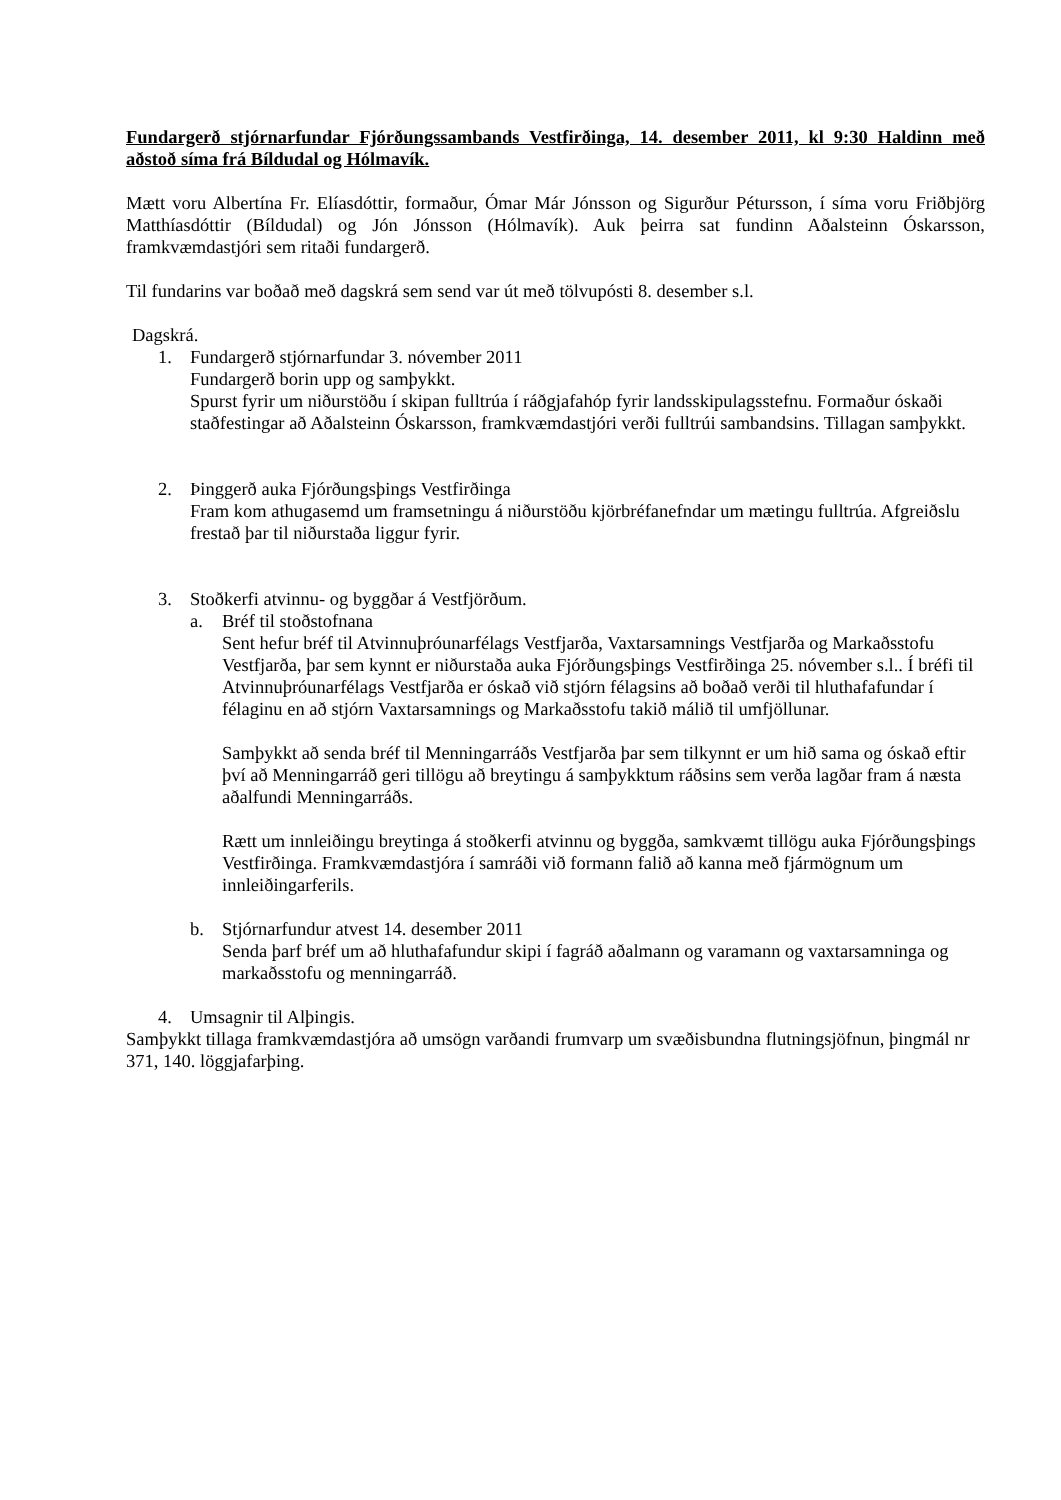Fundargerð stjórnarfundar Fjórðungssambands Vestfirðinga, 14. desember 2011, kl 9:30 Haldinn með aðstoð síma frá Bíldudal og Hólmavík.
Mætt voru Albertína Fr. Elíasdóttir, formaður, Ómar Már Jónsson og Sigurður Pétursson, í síma voru Friðbjörg Matthíasdóttir (Bíldudal) og Jón Jónsson (Hólmavík). Auk þeirra sat fundinn Aðalsteinn Óskarsson, framkvæmdastjóri sem ritaði fundargerð.
Til fundarins var boðað með dagskrá sem send var út með tölvupósti 8. desember s.l.
Dagskrá.
1. Fundargerð stjórnarfundar 3. nóvember 2011
Fundargerð borin upp og samþykkt.
Spurst fyrir um niðurstöðu í skipan fulltrúa í ráðgjafahóp fyrir landsskipulagsstefnu. Formaður óskaði staðfestingar að Aðalsteinn Óskarsson, framkvæmdastjóri verði fulltrúi sambandsins. Tillagan samþykkt.
2. Þinggerð auka Fjórðungsþings Vestfirðinga
Fram kom athugasemd um framsetningu á niðurstöðu kjörbréfanefndar um mætingu fulltrúa. Afgreiðslu frestað þar til niðurstaða liggur fyrir.
3. Stoðkerfi atvinnu- og byggðar á Vestfjörðum.
a. Bréf til stoðstofnana
Sent hefur bréf til Atvinnuþróunarfélags Vestfjarða, Vaxtarsamnings Vestfjarða og Markaðsstofu Vestfjarða, þar sem kynnt er niðurstaða auka Fjórðungsþings Vestfirðinga 25. nóvember s.l.. Í bréfi til Atvinnuþróunarfélags Vestfjarða er óskað við stjórn félagsins að boðað verði til hluthafafundar í félaginu en að stjórn Vaxtarsamnings og Markaðsstofu takið málið til umfjöllunar.
Samþykkt að senda bréf til Menningarráðs Vestfjarða þar sem tilkynnt er um hið sama og óskað eftir því að Menningarráð geri tillögu að breytingu á samþykktum ráðsins sem verða lagðar fram á næsta aðalfundi Menningarráðs.
Rætt um innleiðingu breytinga á stoðkerfi atvinnu og byggða, samkvæmt tillögu auka Fjórðungsþings Vestfirðinga. Framkvæmdastjóra í samráði við formann falið að kanna með fjármögnum um innleiðingarferils.
b. Stjórnarfundur atvest 14. desember 2011
Senda þarf bréf um að hluthafafundur skipi í fagráð aðalmann og varamann og vaxtarsamninga og markaðsstofu og menningarráð.
4. Umsagnir til Alþingis.
Samþykkt tillaga framkvæmdastjóra að umsögn varðandi frumvarp um svæðisbundna flutningsjöfnun, þingmál nr 371, 140. löggjafarþing.